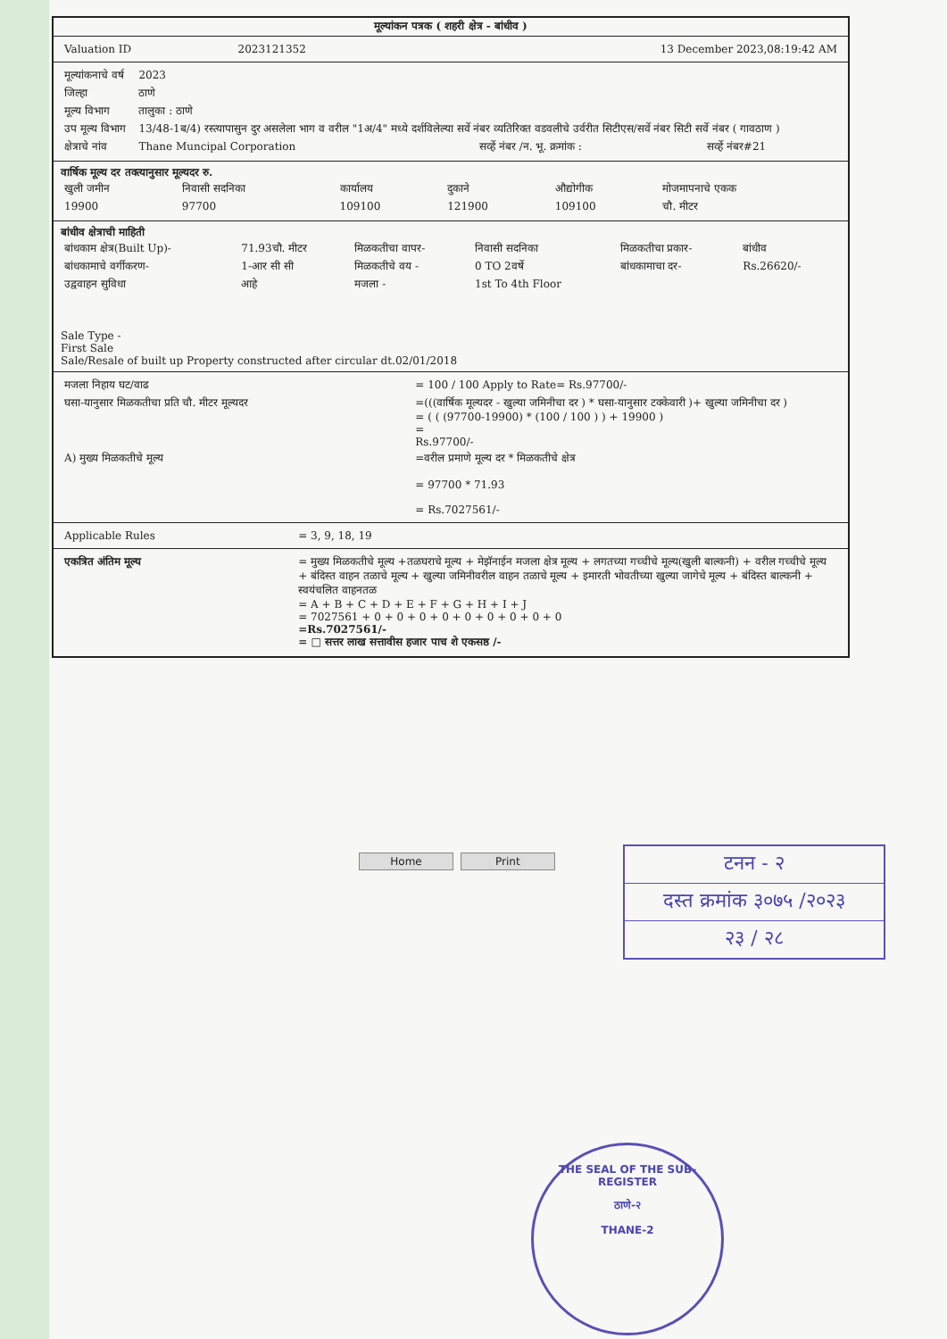मूल्यांकन पत्रक ( शहरी क्षेत्र - बांधीव )
| Valuation ID | 2023121352 | 13 December 2023,08:19:42 AM |
| मूल्यांकनाचे वर्ष | 2023 | | |
| जिल्हा | ठाणे | | |
| मूल्य विभाग | तालुका : ठाणे | | |
| उप मूल्य विभाग | 13/48-1ब/4) रस्त्यापासुन दुर असलेला भाग व वरील "1अ/4" मध्ये दर्शविलेल्या सर्वे नंबर व्यतिरिक्त वडवलीचे उर्वरीत सिटीएस/सर्वे नंबर सिटी सर्वे नंबर ( गावठाण ) | | |
| क्षेत्राचे नांव | Thane Muncipal Corporation | सर्व्हे नंबर /न. भू. क्रमांक : | सर्व्हे नंबर#21 |
वार्षिक मूल्य दर तक्त्यानुसार मूल्यदर रु.
| खुली जमीन | निवासी सदनिका | कार्यालय | दुकाने | औद्योगीक | मोजमापनाचे एकक |
| 19900 | 97700 | 109100 | 121900 | 109100 | चौ. मीटर |
बांधीव क्षेत्राची माहिती
| बांधकाम क्षेत्र(Built Up)- | 71.93चौ. मीटर | मिळकतीचा वापर- | निवासी सदनिका | मिळकतीचा प्रकार- | बांधीव |
| बांधकामाचे वर्गीकरण- | 1-आर सी सी | मिळकतीचे वय - | 0 TO 2वर्षे | बांधकामाचा दर- | Rs.26620/- |
| उद्ववाहन सुविधा | आहे | मजला - | 1st To 4th Floor | | |
Sale Type -
First Sale
Sale/Resale of built up Property constructed after circular dt.02/01/2018
| मजला निहाय घट/वाढ | = 100 / 100 Apply to Rate= Rs.97700/- |
| घसा-यानुसार मिळकतीचा प्रति चौ. मीटर मूल्यदर | =(((वार्षिक मूल्यदर - खुल्या जमिनीचा दर ) * घसा-यानुसार टक्केवारी )+ खुल्या जमिनीचा दर ) = ( ( (97700-19900) * (100 / 100 ) ) + 19900 ) = Rs.97700/- |
| A) मुख्य मिळकतीचे मूल्य | =वरील प्रमाणे मूल्य दर * मिळकतीचे क्षेत्र = 97700 * 71.93 = Rs.7027561/- |
| Applicable Rules | = 3, 9, 18, 19 |
| एकत्रित अंतिम मूल्य | = मुख्य मिळकतीचे मूल्य +तळघराचे मूल्य + मेझॅनाईन मजला क्षेत्र मूल्य + लगतच्या गच्चीचे मूल्य(खुली बाल्कनी) + वरील गच्चीचे मूल्य + बंदिस्त वाहन तळाचे मूल्य + खुल्या जमिनीवरील वाहन तळाचे मूल्य + इमारती भोवतीच्या खुल्या जागेचे मूल्य + बंदिस्त बाल्कनी + स्वयंचलित वाहनतळ = A + B + C + D + E + F + G + H + I + J = 7027561 + 0 + 0 + 0 + 0 + 0 + 0 + 0 + 0 + 0 =Rs.7027561/- = □ सत्तर लाख सत्तावीस हजार पाच शे एकसष्ठ /- |
Home Print
टनन - २
दस्त क्रमांक ३०७५ /२०२३
२३ / २८
THE SEAL OF THE SUB-REGISTER
ठाणे-२
THANE-2